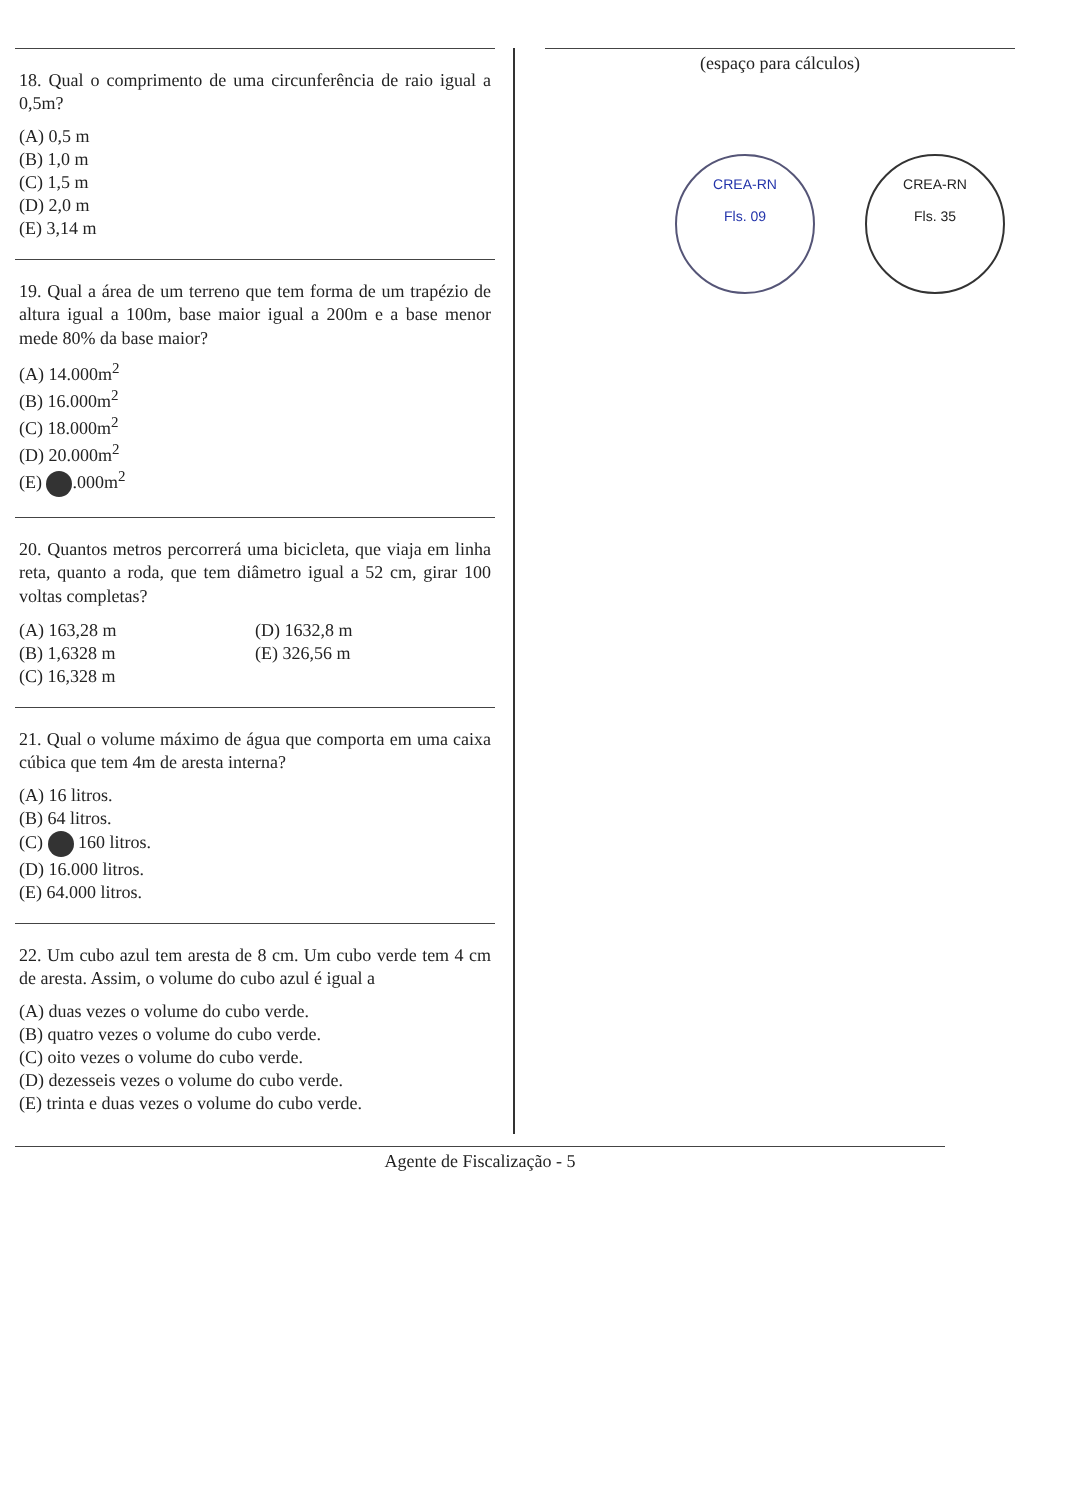18. Qual o comprimento de uma circunferência de raio igual a 0,5m?
(A) 0,5 m
(B) 1,0 m
(C) 1,5 m
(D) 2,0 m
(E) 3,14 m
19. Qual a área de um terreno que tem forma de um trapézio de altura igual a 100m, base maior igual a 200m e a base menor mede 80% da base maior?
(A) 14.000m<sup>2</sup>
(B) 16.000m<sup>2</sup>
(C) 18.000m<sup>2</sup>
(D) 20.000m<sup>2</sup>
(E) .000m<sup>2</sup>
20. Quantos metros percorrerá uma bicicleta, que viaja em linha reta, quanto a roda, que tem diâmetro igual a 52 cm, girar 100 voltas completas?
(A) 163,28 m
(B) 1,6328 m
(C) 16,328 m
(D) 1632,8 m
(E) 326,56 m
21. Qual o volume máximo de água que comporta em uma caixa cúbica que tem 4m de aresta interna?
(A) 16 litros.
(B) 64 litros.
(C) 160 litros.
(D) 16.000 litros.
(E) 64.000 litros.
22. Um cubo azul tem aresta de 8 cm. Um cubo verde tem 4 cm de aresta. Assim, o volume do cubo azul é igual a
(A) duas vezes o volume do cubo verde.
(B) quatro vezes o volume do cubo verde.
(C) oito vezes o volume do cubo verde.
(D) dezesseis vezes o volume do cubo verde.
(E) trinta e duas vezes o volume do cubo verde.
(espaço para cálculos)
CREA-RN
Fls. 09
CREA-RN
Fls. 35
Agente de Fiscalização - 5